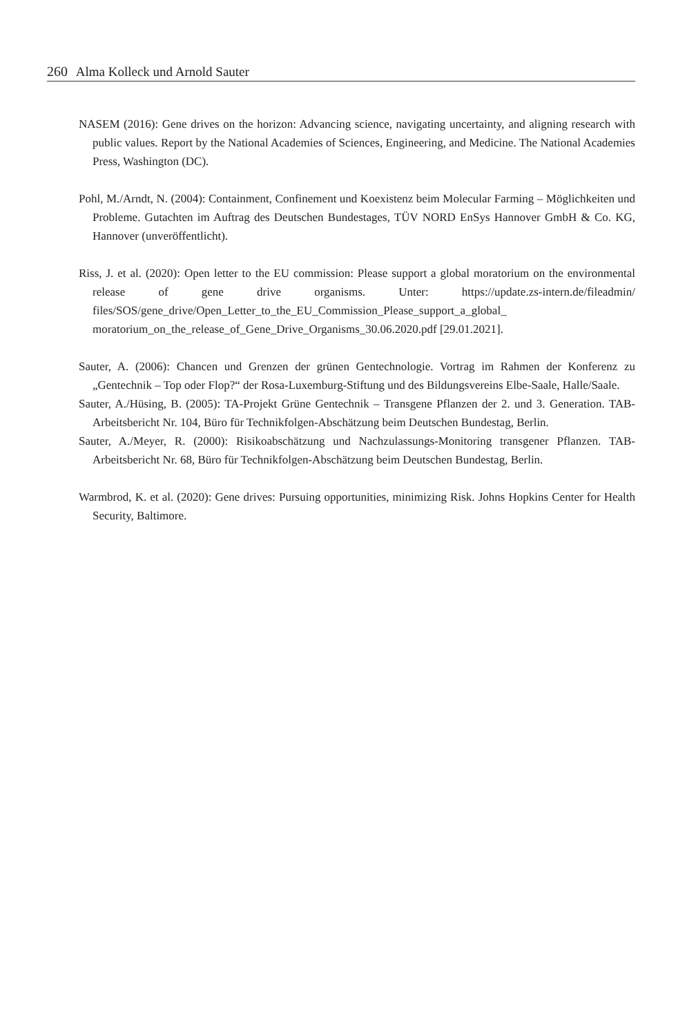260 Alma Kolleck und Arnold Sauter
NASEM (2016): Gene drives on the horizon: Advancing science, navigating uncertainty, and aligning research with public values. Report by the National Academies of Sciences, Engineering, and Medicine. The National Academies Press, Washington (DC).
Pohl, M./Arndt, N. (2004): Containment, Confinement und Koexistenz beim Molecular Farming – Möglichkeiten und Probleme. Gutachten im Auftrag des Deutschen Bundestages, TÜV NORD EnSys Hannover GmbH & Co. KG, Hannover (unveröffentlicht).
Riss, J. et al. (2020): Open letter to the EU commission: Please support a global moratorium on the environmental release of gene drive organisms. Unter: https://update.zs-intern.de/fileadmin/ files/SOS/gene_drive/Open_Letter_to_the_EU_Commission_Please_support_a_global_ moratorium_on_the_release_of_Gene_Drive_Organisms_30.06.2020.pdf [29.01.2021].
Sauter, A. (2006): Chancen und Grenzen der grünen Gentechnologie. Vortrag im Rahmen der Konferenz zu „Gentechnik – Top oder Flop?“ der Rosa-Luxemburg-Stiftung und des Bildungsvereins Elbe-Saale, Halle/Saale.
Sauter, A./Hüsing, B. (2005): TA-Projekt Grüne Gentechnik – Transgene Pflanzen der 2. und 3. Generation. TAB-Arbeitsbericht Nr. 104, Büro für Technikfolgen-Abschätzung beim Deutschen Bundestag, Berlin.
Sauter, A./Meyer, R. (2000): Risikoabschätzung und Nachzulassungs-Monitoring transgener Pflanzen. TAB-Arbeitsbericht Nr. 68, Büro für Technikfolgen-Abschätzung beim Deutschen Bundestag, Berlin.
Warmbrod, K. et al. (2020): Gene drives: Pursuing opportunities, minimizing Risk. Johns Hopkins Center for Health Security, Baltimore.